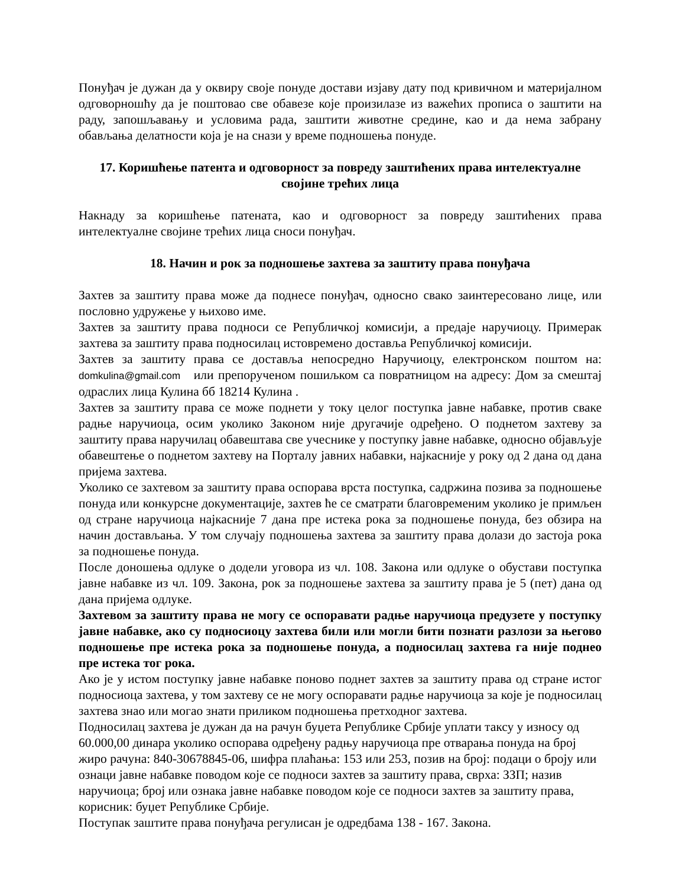Понуђач је дужан да у оквиру своје понуде достави изјаву дату под кривичном и материјалном одговорношћу да је поштовао све обавезе које произилазе из важећих прописа о заштити на раду, запошљавању и условима рада, заштити животне средине, као и да нема забрану обављања делатности која је на снази у време подношења понуде.
17. Коришћење патента и одговорност за повреду заштићених права интелектуалне својине трећих лица
Накнаду за коришћење патената, као и одговорност за повреду заштићених права интелектуалне својине трећих лица сноси понуђач.
18. Начин и рок за подношење захтева за заштиту права понуђача
Захтев за заштиту права може да поднесе понуђач, односно свако заинтересовано лице, или пословно удружење у њихово име.
Захтев за заштиту права подноси се Републичкој комисији, а предаје наручиоцу. Примерак захтева за заштиту права подносилац истовремено доставља Републичкој комисији.
Захтев за заштиту права се доставља непосредно Наручиоцу, електронском поштом на: domkulina@gmail.com или препорученом пошиљком са повратницом на адресу: Дом за смештај одраслих лица Кулина бб 18214 Кулина .
Захтев за заштиту права се може поднети у току целог поступка јавне набавке, против сваке радње наручиоца, осим уколико Законом није другачије одређено. О поднетом захтеву за заштиту права наручилац обавештава све учеснике у поступку јавне набавке, односно објављује обавештење о поднетом захтеву на Порталу јавних набавки, најкасније у року од 2 дана од дана пријема захтева.
Уколико се захтевом за заштиту права оспорава врста поступка, садржина позива за подношење понуда или конкурсне документације, захтев ће се сматрати благовременим уколико је примљен од стране наручиоца најкасније 7 дана пре истека рока за подношење понуда, без обзира на начин достављања. У том случају подношења захтева за заштиту права долази до застоја рока за подношење понуда.
После доношења одлуке о додели уговора из чл. 108. Закона или одлуке о обустави поступка јавне набавке из чл. 109. Закона, рок за подношење захтева за заштиту права је 5 (пет) дана од дана пријема одлуке.
Захтевом за заштиту права не могу се оспоравати радње наручиоца предузете у поступку јавне набавке, ако су подносиоцу захтева били или могли бити познати разлози за његово подношење пре истека рока за подношење понуда, а подносилац захтева га није поднео пре истека тог рока.
Ако је у истом поступку јавне набавке поново поднет захтев за заштиту права од стране истог подносиоца захтева, у том захтеву се не могу оспоравати радње наручиоца за које је подносилац захтева знао или могао знати приликом подношења претходног захтева.
Подносилац захтева је дужан да на рачун буџета Републике Србије уплати таксу у износу од 60.000,00 динара уколико оспорава одређену радњу наручиоца пре отварања понуда на број жиро рачуна: 840-30678845-06, шифра плаћања: 153 или 253, позив на број: подаци о броју или ознаци јавне набавке поводом које се подноси захтев за заштиту права, сврха: ЗЗП; назив наручиоца; број или ознака јавне набавке поводом које се подноси захтев за заштиту права, корисник: буџет Републике Србије.
Поступак заштите права понуђача регулисан је одредбама 138 - 167. Закона.